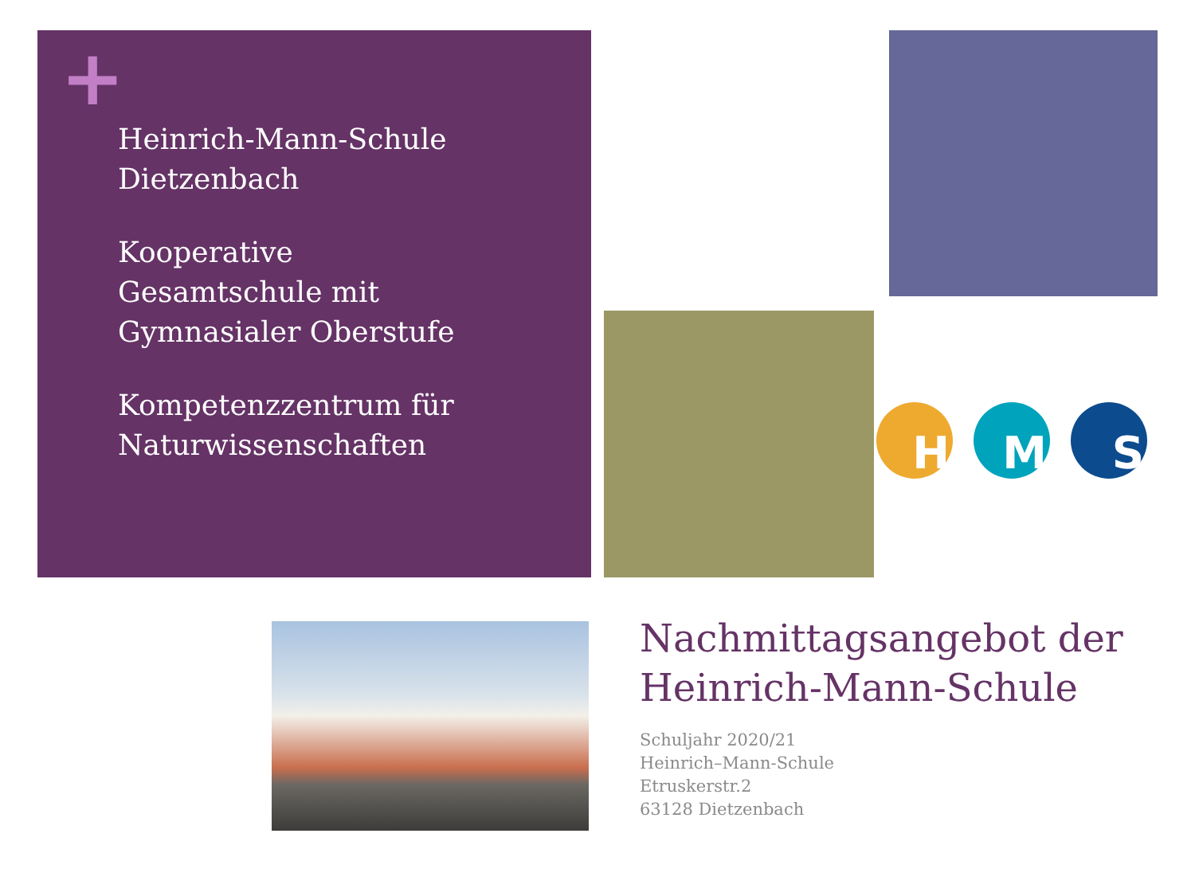+
Heinrich-Mann-Schule
Dietzenbach
Kooperative
Gesamtschule mit
Gymnasialer Oberstufe
Kompetenzzentrum für
Naturwissenschaften
H M S
Nachmittagsangebot der Heinrich-Mann-Schule
Schuljahr 2020/21
Heinrich–Mann-Schule
Etruskerstr.2
63128 Dietzenbach